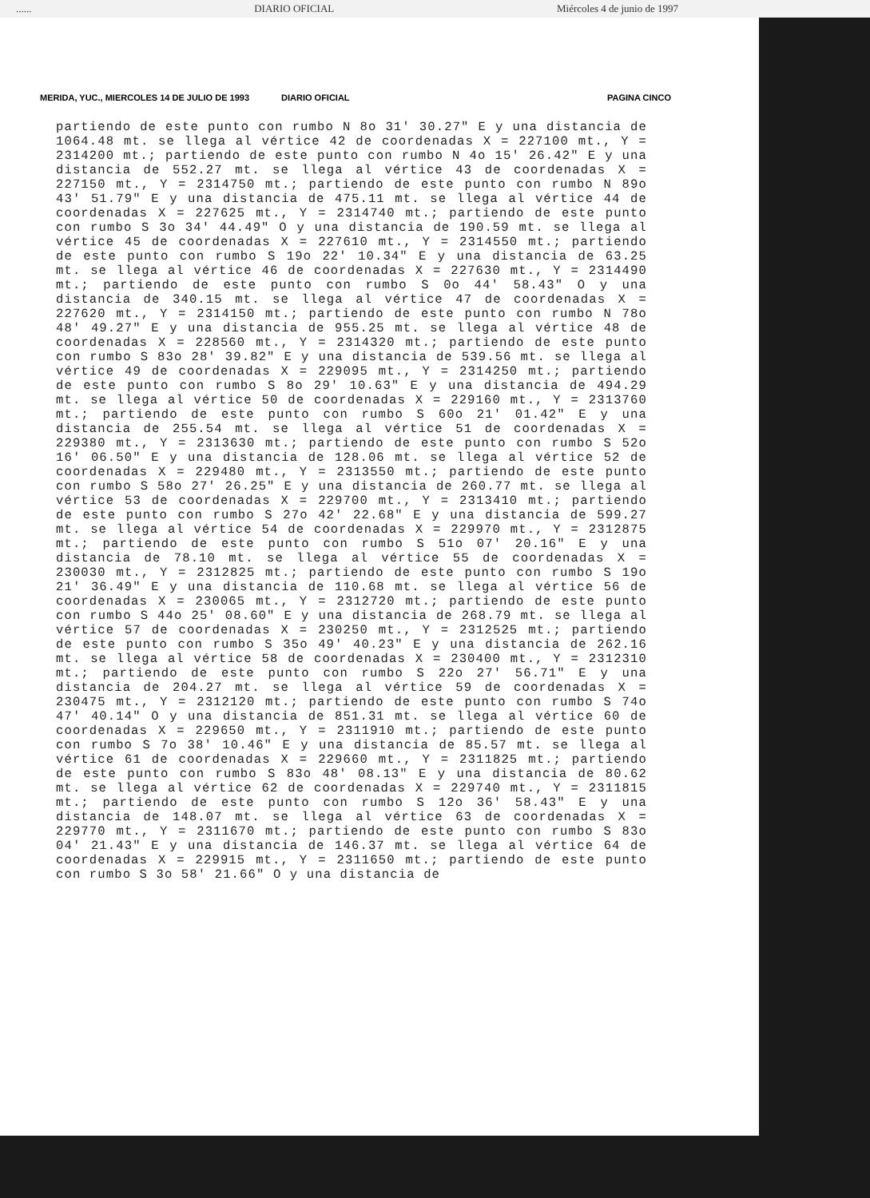...... DIARIO OFICIAL Miércoles 4 de junio de 1997
MERIDA, YUC., MIERCOLES 14 DE JULIO DE 1993 DIARIO OFICIAL PAGINA CINCO
partiendo de este punto con rumbo N 8o 31' 30.27" E y una distancia de 1064.48 mt. se llega al vértice 42 de coordenadas X = 227100 mt., Y = 2314200 mt.; partiendo de este punto con rumbo N 4o 15' 26.42" E y una distancia de 552.27 mt. se llega al vértice 43 de coordenadas X = 227150 mt., Y = 2314750 mt.; partiendo de este punto con rumbo N 89o 43' 51.79" E y una distancia de 475.11 mt. se llega al vértice 44 de coordenadas X = 227625 mt., Y = 2314740 mt.; partiendo de este punto con rumbo S 3o 34' 44.49" O y una distancia de 190.59 mt. se llega al vértice 45 de coordenadas X = 227610 mt., Y = 2314550 mt.; partiendo de este punto con rumbo S 19o 22' 10.34" E y una distancia de 63.25 mt. se llega al vértice 46 de coordenadas X = 227630 mt., Y = 2314490 mt.; partiendo de este punto con rumbo S 0o 44' 58.43" O y una distancia de 340.15 mt. se llega al vértice 47 de coordenadas X = 227620 mt., Y = 2314150 mt.; partiendo de este punto con rumbo N 78o 48' 49.27" E y una distancia de 955.25 mt. se llega al vértice 48 de coordenadas X = 228560 mt., Y = 2314320 mt.; partiendo de este punto con rumbo S 83o 28' 39.82" E y una distancia de 539.56 mt. se llega al vértice 49 de coordenadas X = 229095 mt., Y = 2314250 mt.; partiendo de este punto con rumbo S 8o 29' 10.63" E y una distancia de 494.29 mt. se llega al vértice 50 de coordenadas X = 229160 mt., Y = 2313760 mt.; partiendo de este punto con rumbo S 60o 21' 01.42" E y una distancia de 255.54 mt. se llega al vértice 51 de coordenadas X = 229380 mt., Y = 2313630 mt.; partiendo de este punto con rumbo S 52o 16' 06.50" E y una distancia de 128.06 mt. se llega al vértice 52 de coordenadas X = 229480 mt., Y = 2313550 mt.; partiendo de este punto con rumbo S 58o 27' 26.25" E y una distancia de 260.77 mt. se llega al vértice 53 de coordenadas X = 229700 mt., Y = 2313410 mt.; partiendo de este punto con rumbo S 27o 42' 22.68" E y una distancia de 599.27 mt. se llega al vértice 54 de coordenadas X = 229970 mt., Y = 2312875 mt.; partiendo de este punto con rumbo S 51o 07' 20.16" E y una distancia de 78.10 mt. se llega al vértice 55 de coordenadas X = 230030 mt., Y = 2312825 mt.; partiendo de este punto con rumbo S 19o 21' 36.49" E y una distancia de 110.68 mt. se llega al vértice 56 de coordenadas X = 230065 mt., Y = 2312720 mt.; partiendo de este punto con rumbo S 44o 25' 08.60" E y una distancia de 268.79 mt. se llega al vértice 57 de coordenadas X = 230250 mt., Y = 2312525 mt.; partiendo de este punto con rumbo S 35o 49' 40.23" E y una distancia de 262.16 mt. se llega al vértice 58 de coordenadas X = 230400 mt., Y = 2312310 mt.; partiendo de este punto con rumbo S 22o 27' 56.71" E y una distancia de 204.27 mt. se llega al vértice 59 de coordenadas X = 230475 mt., Y = 2312120 mt.; partiendo de este punto con rumbo S 74o 47' 40.14" O y una distancia de 851.31 mt. se llega al vértice 60 de coordenadas X = 229650 mt., Y = 2311910 mt.; partiendo de este punto con rumbo S 7o 38' 10.46" E y una distancia de 85.57 mt. se llega al vértice 61 de coordenadas X = 229660 mt., Y = 2311825 mt.; partiendo de este punto con rumbo S 83o 48' 08.13" E y una distancia de 80.62 mt. se llega al vértice 62 de coordenadas X = 229740 mt., Y = 2311815 mt.; partiendo de este punto con rumbo S 12o 36' 58.43" E y una distancia de 148.07 mt. se llega al vértice 63 de coordenadas X = 229770 mt., Y = 2311670 mt.; partiendo de este punto con rumbo S 83o 04' 21.43" E y una distancia de 146.37 mt. se llega al vértice 64 de coordenadas X = 229915 mt., Y = 2311650 mt.; partiendo de este punto con rumbo S 3o 58' 21.66" O y una distancia de